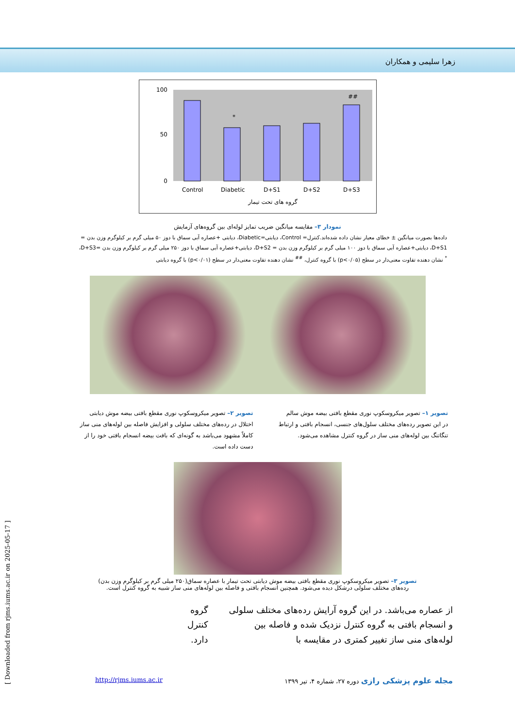زهرا سلیمی و همکاران
*
##
100
50
0
Control
Diabetic
D+S1
D+S2
D+S3
گروه های تحت تیمار
نمودار ۳– مقایسه میانگین ضریب تمایز لوله‌ای بین گروه‌های آزمایش
داده‌ها بصورت میانگین ± خطای معیار نشان داده شده‌اند.کنترل= Control، دیابتی=Diabetic، دیابتی +عصاره آبی سماق با دوز ۵۰ میلی گرم بر کیلوگرم وزن بدن = D+S1، دیابتی+عصاره آبی سماق با دوز ۱۰۰ میلی گرم بر کیلوگرم وزن بدن = D+S2، دیابتی+عصاره آبی سماق با دوز ۲۵۰ میلی گرم بر کیلوگرم وزن بدن =D+S3،
<sup>*</sup> نشان دهنده تفاوت معنی‌دار در سطح (p<۰/۰۵) با گروه کنترل، <sup>##</sup> نشان دهنده تفاوت معنی‌دار در سطح (p<۰/۰۱) با گروه دیابتی
تصویر ۱– تصویر میکروسکوپ نوری مقطع بافتی بیضه موش سالم
در این تصویر رده‌های مختلف سلول‌های جنسی، انسجام بافتی و ارتباط تنگاتنگ بین لوله‌های منی ساز در گروه کنترل مشاهده می‌شود.
تصویر ۲– تصویر میکروسکوپ نوری مقطع بافتی بیضه موش دیابتی
اختلال در رده‌های مختلف سلولی و افزایش فاصله بین لوله‌های منی ساز کاملاً مشهود می‌باشد به گونه‌ای که بافت بیضه انسجام بافتی خود را از دست داده است.
تصویر ۳– تصویر میکروسکوپ نوری مقطع بافتی بیضه موش دیابتی تحت تیمار با عصاره سماق(۲۵۰ میلی گرم بر کیلوگرم وزن بدن)
رده‌های مختلف سلولی درشکل دیده می‌شود. همچنین انسجام بافتی و فاصله بین لوله‌های منی ساز شبیه به گروه کنترل است.
از عصاره می‌باشد. در این گروه آرایش رده‌های مختلف سلولی و انسجام بافتی به گروه کنترل نزدیک شده و فاصله بین لوله‌های منی ساز تغییر کمتری در مقایسه با
گروه کنترل دارد.
مجله علوم پزشکی رازی دوره ۲۷، شماره ۴، تیر ۱۳۹۹
http://rjms.iums.ac.ir
[ Downloaded from rjms.iums.ac.ir on 2025-05-17 ]